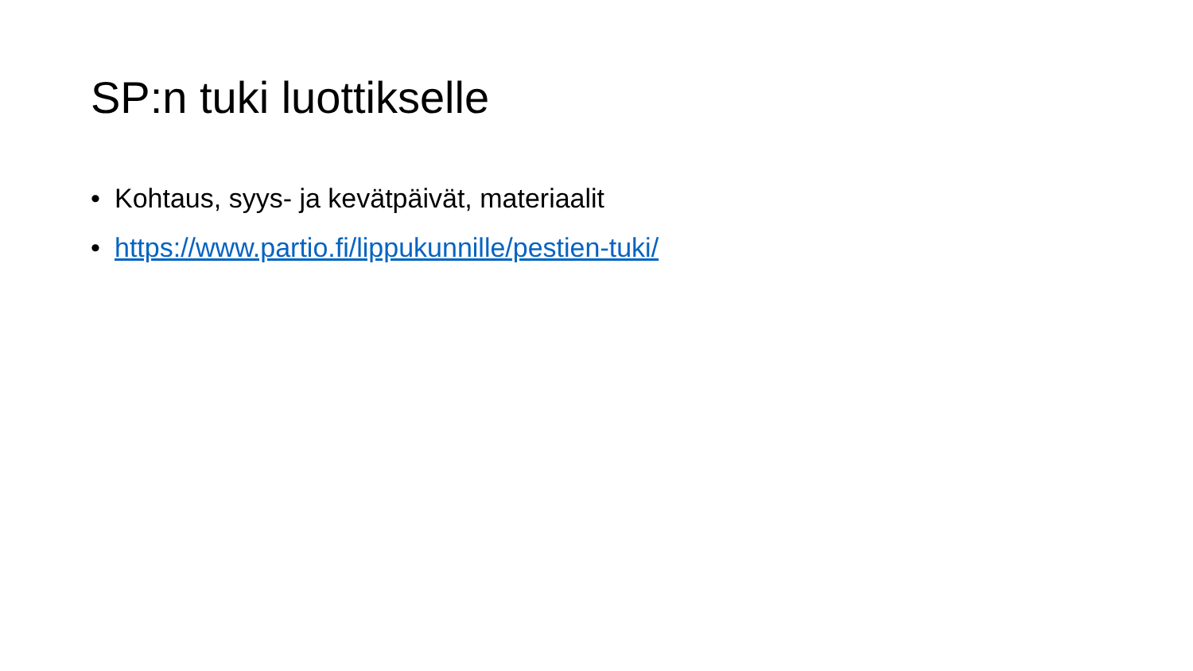SP:n tuki luottikselle
• Kohtaus, syys- ja kevätpäivät, materiaalit
• https://www.partio.fi/lippukunnille/pestien-tuki/